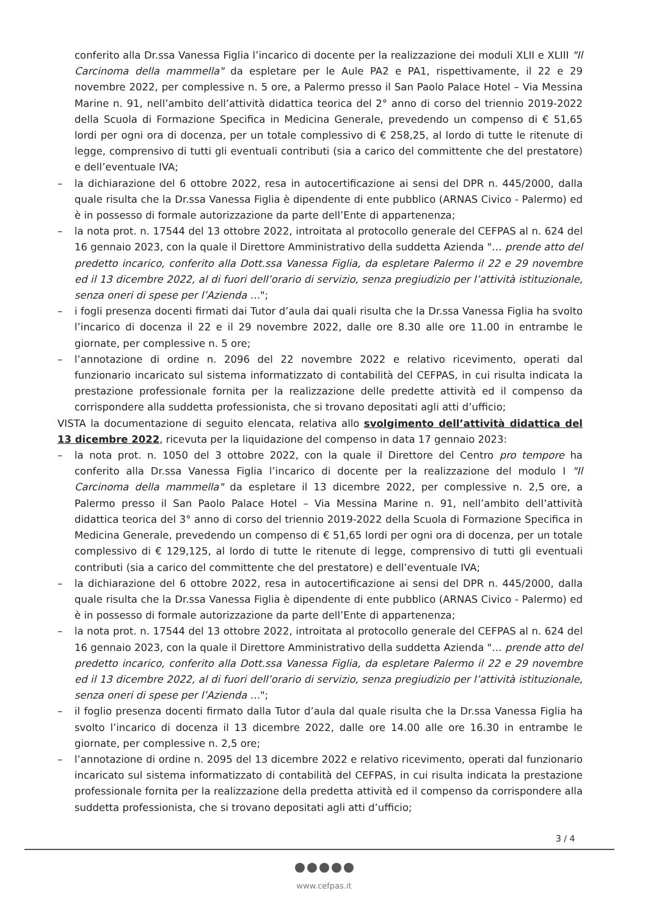conferito alla Dr.ssa Vanessa Figlia l’incarico di docente per la realizzazione dei moduli XLII e XLIII "Il Carcinoma della mammella" da espletare per le Aule PA2 e PA1, rispettivamente, il 22 e 29 novembre 2022, per complessive n. 5 ore, a Palermo presso il San Paolo Palace Hotel – Via Messina Marine n. 91, nell’ambito dell’attività didattica teorica del 2° anno di corso del triennio 2019-2022 della Scuola di Formazione Specifica in Medicina Generale, prevedendo un compenso di € 51,65 lordi per ogni ora di docenza, per un totale complessivo di € 258,25, al lordo di tutte le ritenute di legge, comprensivo di tutti gli eventuali contributi (sia a carico del committente che del prestatore) e dell’eventuale IVA;
– la dichiarazione del 6 ottobre 2022, resa in autocertificazione ai sensi del DPR n. 445/2000, dalla quale risulta che la Dr.ssa Vanessa Figlia è dipendente di ente pubblico (ARNAS Civico - Palermo) ed è in possesso di formale autorizzazione da parte dell’Ente di appartenenza;
– la nota prot. n. 17544 del 13 ottobre 2022, introitata al protocollo generale del CEFPAS al n. 624 del 16 gennaio 2023, con la quale il Direttore Amministrativo della suddetta Azienda "… prende atto del predetto incarico, conferito alla Dott.ssa Vanessa Figlia, da espletare Palermo il 22 e 29 novembre ed il 13 dicembre 2022, al di fuori dell’orario di servizio, senza pregiudizio per l’attività istituzionale, senza oneri di spese per l’Azienda …";
– i fogli presenza docenti firmati dai Tutor d’aula dai quali risulta che la Dr.ssa Vanessa Figlia ha svolto l’incarico di docenza il 22 e il 29 novembre 2022, dalle ore 8.30 alle ore 11.00 in entrambe le giornate, per complessive n. 5 ore;
– l’annotazione di ordine n. 2096 del 22 novembre 2022 e relativo ricevimento, operati dal funzionario incaricato sul sistema informatizzato di contabilità del CEFPAS, in cui risulta indicata la prestazione professionale fornita per la realizzazione delle predette attività ed il compenso da corrispondere alla suddetta professionista, che si trovano depositati agli atti d’ufficio;
VISTA la documentazione di seguito elencata, relativa allo svolgimento dell’attività didattica del 13 dicembre 2022, ricevuta per la liquidazione del compenso in data 17 gennaio 2023:
– la nota prot. n. 1050 del 3 ottobre 2022, con la quale il Direttore del Centro pro tempore ha conferito alla Dr.ssa Vanessa Figlia l’incarico di docente per la realizzazione del modulo I "Il Carcinoma della mammella" da espletare il 13 dicembre 2022, per complessive n. 2,5 ore, a Palermo presso il San Paolo Palace Hotel – Via Messina Marine n. 91, nell’ambito dell’attività didattica teorica del 3° anno di corso del triennio 2019-2022 della Scuola di Formazione Specifica in Medicina Generale, prevedendo un compenso di € 51,65 lordi per ogni ora di docenza, per un totale complessivo di € 129,125, al lordo di tutte le ritenute di legge, comprensivo di tutti gli eventuali contributi (sia a carico del committente che del prestatore) e dell’eventuale IVA;
– la dichiarazione del 6 ottobre 2022, resa in autocertificazione ai sensi del DPR n. 445/2000, dalla quale risulta che la Dr.ssa Vanessa Figlia è dipendente di ente pubblico (ARNAS Civico - Palermo) ed è in possesso di formale autorizzazione da parte dell’Ente di appartenenza;
– la nota prot. n. 17544 del 13 ottobre 2022, introitata al protocollo generale del CEFPAS al n. 624 del 16 gennaio 2023, con la quale il Direttore Amministrativo della suddetta Azienda "… prende atto del predetto incarico, conferito alla Dott.ssa Vanessa Figlia, da espletare Palermo il 22 e 29 novembre ed il 13 dicembre 2022, al di fuori dell’orario di servizio, senza pregiudizio per l’attività istituzionale, senza oneri di spese per l’Azienda …";
– il foglio presenza docenti firmato dalla Tutor d’aula dal quale risulta che la Dr.ssa Vanessa Figlia ha svolto l’incarico di docenza il 13 dicembre 2022, dalle ore 14.00 alle ore 16.30 in entrambe le giornate, per complessive n. 2,5 ore;
– l’annotazione di ordine n. 2095 del 13 dicembre 2022 e relativo ricevimento, operati dal funzionario incaricato sul sistema informatizzato di contabilità del CEFPAS, in cui risulta indicata la prestazione professionale fornita per la realizzazione della predetta attività ed il compenso da corrispondere alla suddetta professionista, che si trovano depositati agli atti d’ufficio;
3 / 4
www.cefpas.it